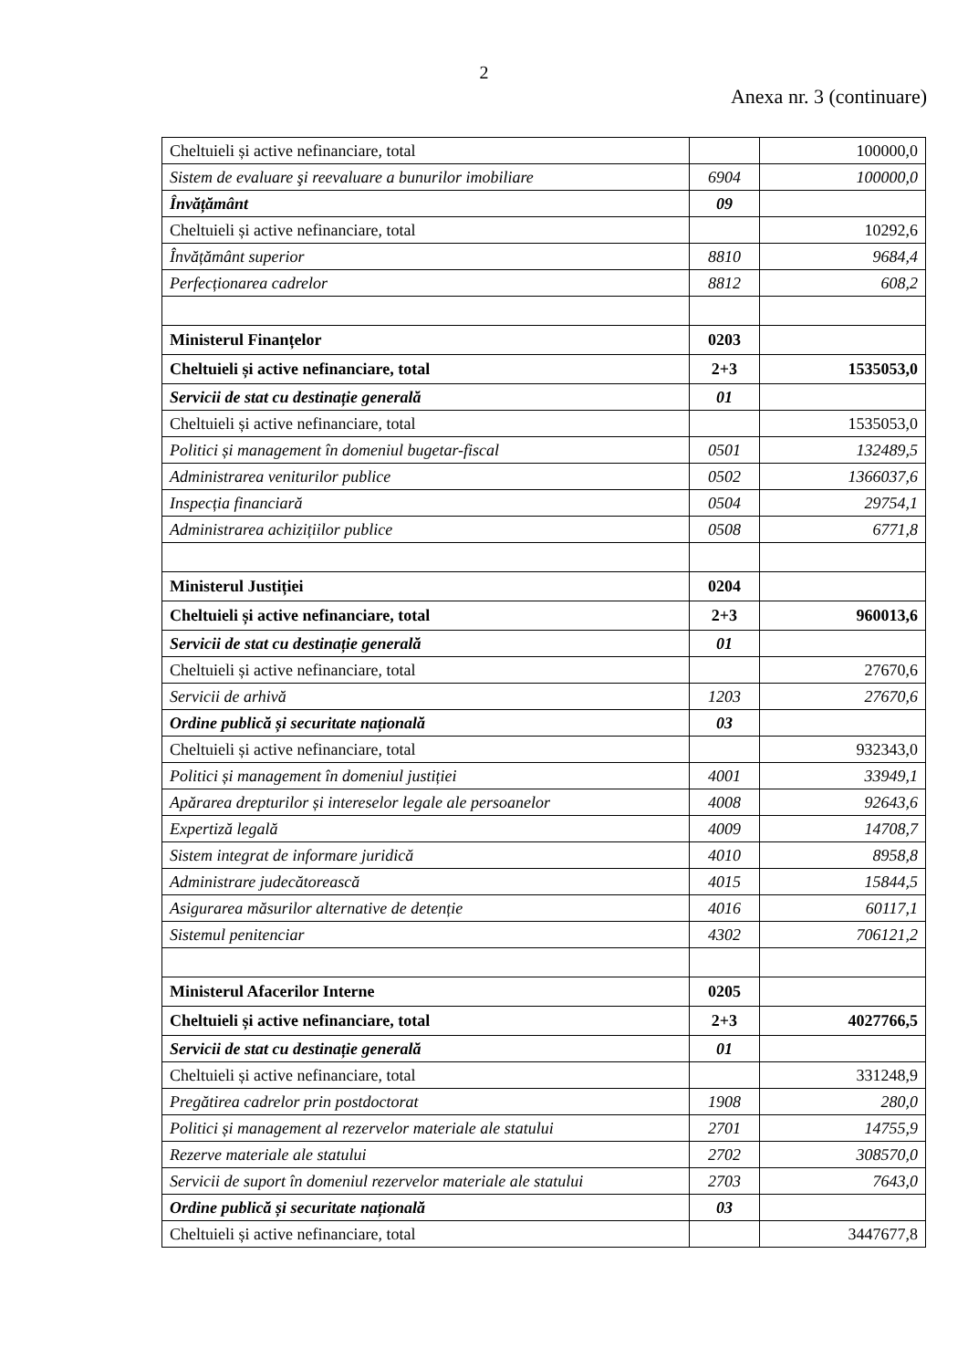2
Anexa nr. 3 (continuare)
| Cheltuieli și active nefinanciare, total | | 100000,0 |
| Sistem de evaluare şi reevaluare a bunurilor imobiliare | 6904 | 100000,0 |
| Învățământ | 09 | |
| Cheltuieli și active nefinanciare, total | | 10292,6 |
| Învățământ superior | 8810 | 9684,4 |
| Perfecționarea cadrelor | 8812 | 608,2 |
| Ministerul Finanțelor | 0203 | |
| Cheltuieli și active nefinanciare, total | 2+3 | 1535053,0 |
| Servicii de stat cu destinație generală | 01 | |
| Cheltuieli și active nefinanciare, total | | 1535053,0 |
| Politici și management în domeniul bugetar-fiscal | 0501 | 132489,5 |
| Administrarea veniturilor publice | 0502 | 1366037,6 |
| Inspecția financiară | 0504 | 29754,1 |
| Administrarea achizițiilor publice | 0508 | 6771,8 |
| Ministerul Justiției | 0204 | |
| Cheltuieli și active nefinanciare, total | 2+3 | 960013,6 |
| Servicii de stat cu destinație generală | 01 | |
| Cheltuieli și active nefinanciare, total | | 27670,6 |
| Servicii de arhivă | 1203 | 27670,6 |
| Ordine publică și securitate națională | 03 | |
| Cheltuieli și active nefinanciare, total | | 932343,0 |
| Politici și management în domeniul justiției | 4001 | 33949,1 |
| Apărarea drepturilor și intereselor legale ale persoanelor | 4008 | 92643,6 |
| Expertiză legală | 4009 | 14708,7 |
| Sistem integrat de informare juridică | 4010 | 8958,8 |
| Administrare judecătorească | 4015 | 15844,5 |
| Asigurarea măsurilor alternative de detenție | 4016 | 60117,1 |
| Sistemul penitenciar | 4302 | 706121,2 |
| Ministerul Afacerilor Interne | 0205 | |
| Cheltuieli și active nefinanciare, total | 2+3 | 4027766,5 |
| Servicii de stat cu destinație generală | 01 | |
| Cheltuieli și active nefinanciare, total | | 331248,9 |
| Pregătirea cadrelor prin postdoctorat | 1908 | 280,0 |
| Politici și management al rezervelor materiale ale statului | 2701 | 14755,9 |
| Rezerve materiale ale statului | 2702 | 308570,0 |
| Servicii de suport în domeniul rezervelor materiale ale statului | 2703 | 7643,0 |
| Ordine publică și securitate națională | 03 | |
| Cheltuieli și active nefinanciare, total | | 3447677,8 |